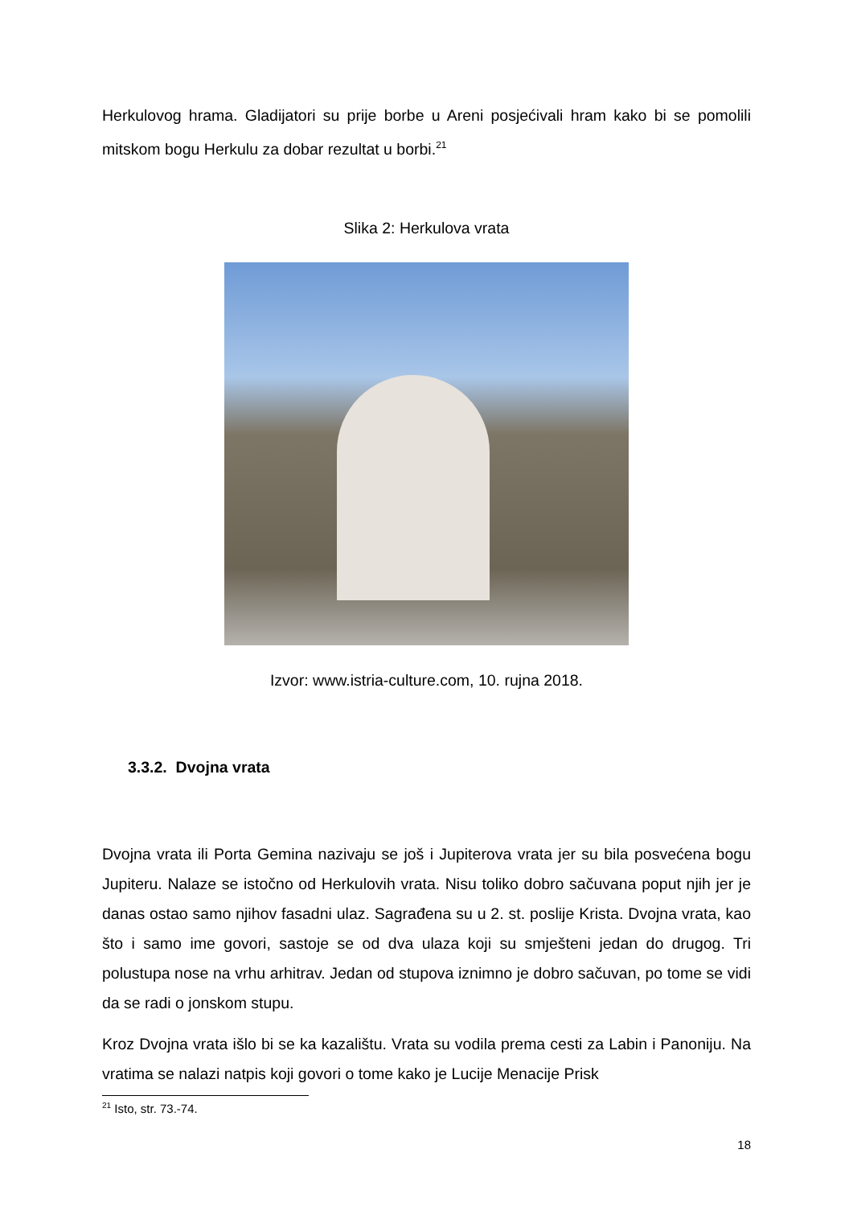Herkulovog hrama. Gladijatori su prije borbe u Areni posjećivali hram kako bi se pomolili mitskom bogu Herkulu za dobar rezultat u borbi.<sup>21</sup>
Slika 2: Herkulova vrata
Izvor: www.istria-culture.com, 10. rujna 2018.
3.3.2. Dvojna vrata
Dvojna vrata ili Porta Gemina nazivaju se još i Jupiterova vrata jer su bila posvećena bogu Jupiteru. Nalaze se istočno od Herkulovih vrata. Nisu toliko dobro sačuvana poput njih jer je danas ostao samo njihov fasadni ulaz. Sagrađena su u 2. st. poslije Krista. Dvojna vrata, kao što i samo ime govori, sastoje se od dva ulaza koji su smješteni jedan do drugog. Tri polustupa nose na vrhu arhitrav. Jedan od stupova iznimno je dobro sačuvan, po tome se vidi da se radi o jonskom stupu.
Kroz Dvojna vrata išlo bi se ka kazalištu. Vrata su vodila prema cesti za Labin i Panoniju. Na vratima se nalazi natpis koji govori o tome kako je Lucije Menacije Prisk
<sup>21</sup> Isto, str. 73.-74.
18